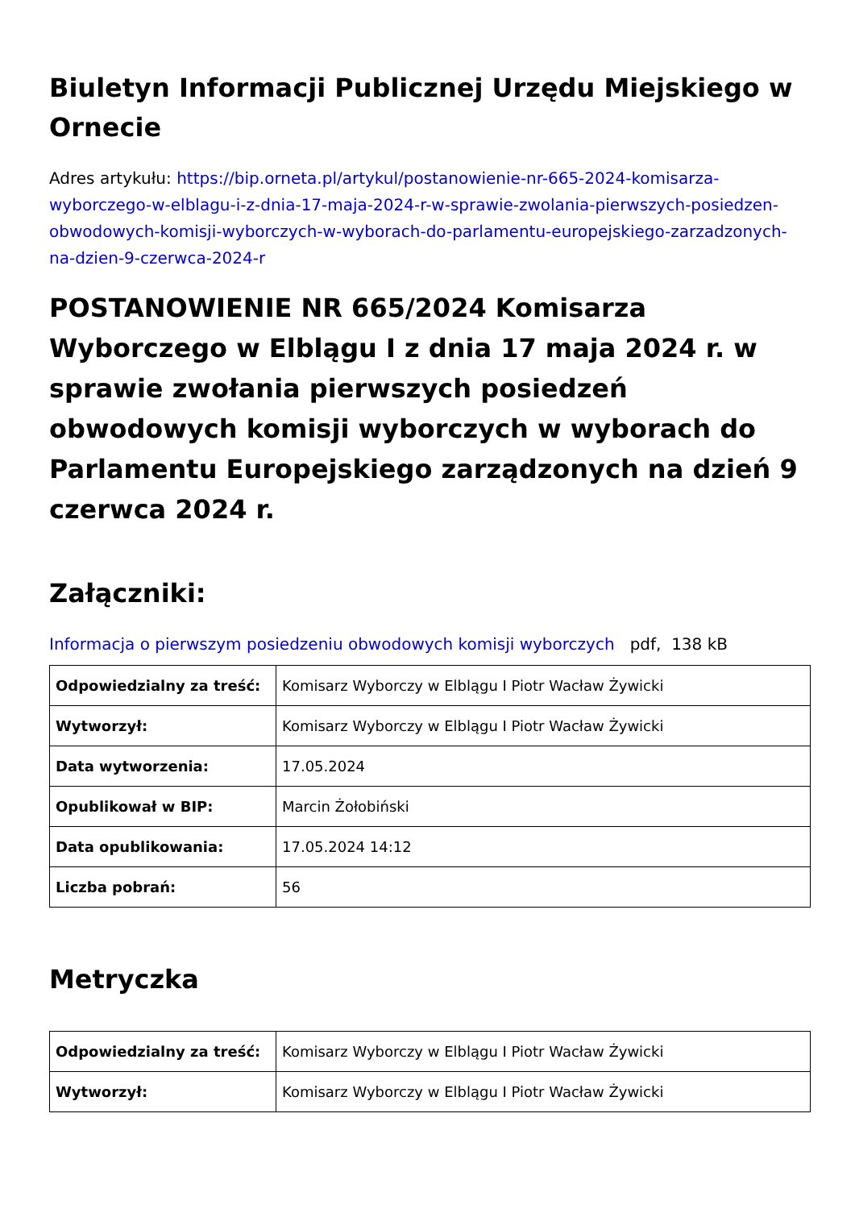Biuletyn Informacji Publicznej Urzędu Miejskiego w Ornecie
Adres artykułu: https://bip.orneta.pl/artykul/postanowienie-nr-665-2024-komisarza-wyborczego-w-elblagu-i-z-dnia-17-maja-2024-r-w-sprawie-zwolania-pierwszych-posiedzen-obwodowych-komisji-wyborczych-w-wyborach-do-parlamentu-europejskiego-zarzadzonych-na-dzien-9-czerwca-2024-r
POSTANOWIENIE NR 665/2024 Komisarza Wyborczego w Elblągu I z dnia 17 maja 2024 r. w sprawie zwołania pierwszych posiedzeń obwodowych komisji wyborczych w wyborach do Parlamentu Europejskiego zarządzonych na dzień 9 czerwca 2024 r.
Załączniki:
Informacja o pierwszym posiedzeniu obwodowych komisji wyborczych pdf, 138 kB
| Odpowiedzialny za treść: | Komisarz Wyborczy w Elblągu I Piotr Wacław Żywicki |
| Wytworzył: | Komisarz Wyborczy w Elblągu I Piotr Wacław Żywicki |
| Data wytworzenia: | 17.05.2024 |
| Opublikował w BIP: | Marcin Żołobiński |
| Data opublikowania: | 17.05.2024 14:12 |
| Liczba pobrań: | 56 |
Metryczka
| Odpowiedzialny za treść: | Komisarz Wyborczy w Elblągu I Piotr Wacław Żywicki |
| Wytworzył: | Komisarz Wyborczy w Elblągu I Piotr Wacław Żywicki |